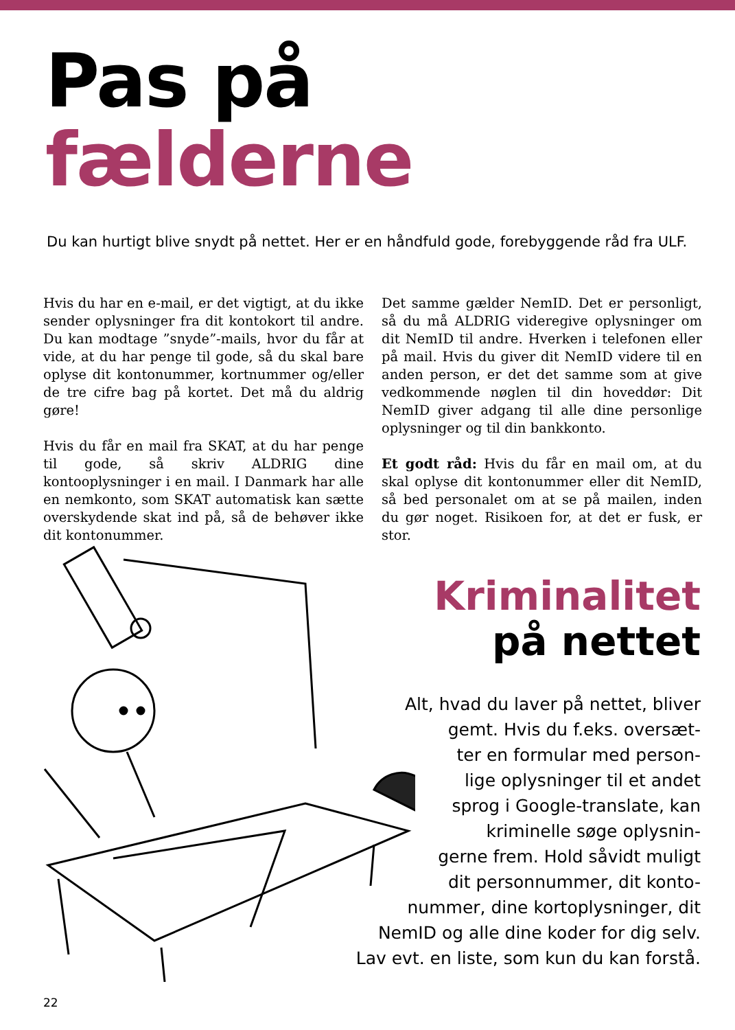Pas på
fælderne
Du kan hurtigt blive snydt på nettet. Her er en håndfuld gode, forebyggende råd fra ULF.
Hvis du har en e-mail, er det vigtigt, at du ikke sender oplysninger fra dit kontokort til andre. Du kan modtage ”snyde”-mails, hvor du får at vide, at du har penge til gode, så du skal bare oplyse dit kontonummer, kortnummer og/eller de tre cifre bag på kortet. Det må du aldrig gøre!
Hvis du får en mail fra SKAT, at du har penge til gode, så skriv ALDRIG dine kontooplysninger i en mail. I Danmark har alle en nemkonto, som SKAT automatisk kan sætte overskydende skat ind på, så de behøver ikke dit kontonummer.
Det samme gælder NemID. Det er personligt, så du må ALDRIG videregive oplysninger om dit NemID til andre. Hverken i telefonen eller på mail. Hvis du giver dit NemID videre til en anden person, er det det samme som at give vedkommende nøglen til din hoveddør: Dit NemID giver adgang til alle dine personlige oplysninger og til din bankkonto.
Et godt råd: Hvis du får en mail om, at du skal oplyse dit kontonummer eller dit NemID, så bed personalet om at se på mailen, inden du gør noget. Risikoen for, at det er fusk, er stor.
Kriminalitet
på nettet
Alt, hvad du laver på nettet, bliver
gemt. Hvis du f.eks. oversæt-
ter en formular med person-
lige oplysninger til et andet
sprog i Google-translate, kan
kriminelle søge oplysnin-
gerne frem. Hold såvidt muligt
dit personnummer, dit konto-
nummer, dine kortoplysninger, dit
NemID og alle dine koder for dig selv.
Lav evt. en liste, som kun du kan forstå.
22